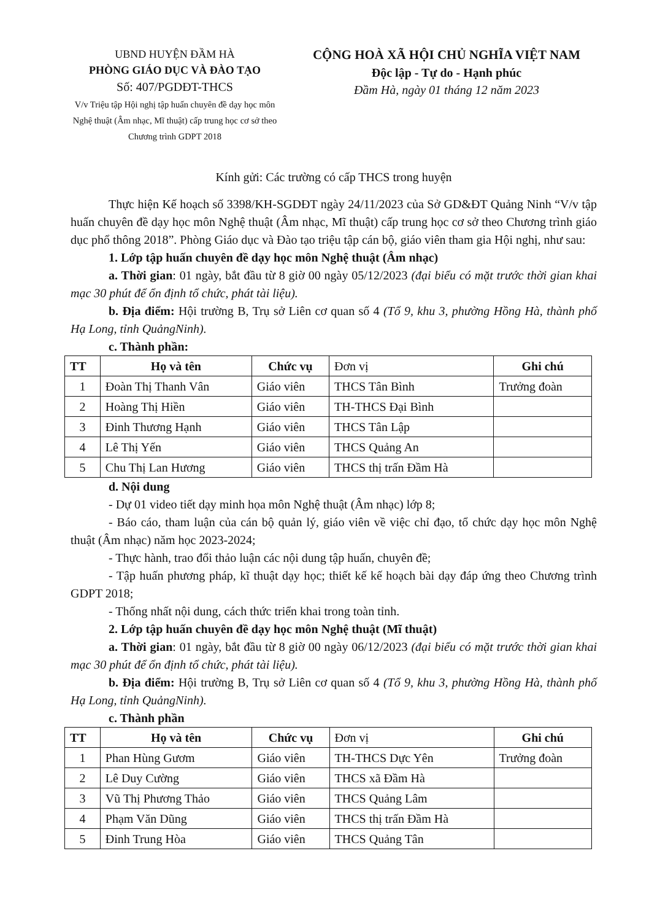UBND HUYỆN ĐẦM HÀ
PHÒNG GIÁO DỤC VÀ ĐÀO TẠO
Số: 407/PGDĐT-THCS
V/v Triệu tập Hội nghị tập huấn chuyên đề dạy học môn Nghệ thuật (Âm nhạc, Mĩ thuật) cấp trung học cơ sở theo Chương trình GDPT 2018
CỘNG HOÀ XÃ HỘI CHỦ NGHĨA VIỆT NAM
Độc lập - Tự do - Hạnh phúc
Đầm Hà, ngày 01 tháng 12 năm 2023
Kính gửi: Các trường có cấp THCS trong huyện
Thực hiện Kế hoạch số 3398/KH-SGDĐT ngày 24/11/2023 của Sở GD&ĐT Quảng Ninh “V/v tập huấn chuyên đề dạy học môn Nghệ thuật (Âm nhạc, Mĩ thuật) cấp trung học cơ sở theo Chương trình giáo dục phổ thông 2018”. Phòng Giáo dục và Đào tạo triệu tập cán bộ, giáo viên tham gia Hội nghị, như sau:
1. Lớp tập huấn chuyên đề dạy học môn Nghệ thuật (Âm nhạc)
a. Thời gian: 01 ngày, bắt đầu từ 8 giờ 00 ngày 05/12/2023 (đại biểu có mặt trước thời gian khai mạc 30 phút để ổn định tổ chức, phát tài liệu).
b. Địa điểm: Hội trường B, Trụ sở Liên cơ quan số 4 (Tổ 9, khu 3, phường Hồng Hà, thành phố Hạ Long, tỉnh QuảngNinh).
c. Thành phần:
| TT | Họ và tên | Chức vụ | Đơn vị | Ghi chú |
| --- | --- | --- | --- | --- |
| 1 | Đoàn Thị Thanh Vân | Giáo viên | THCS Tân Bình | Trưởng đoàn |
| 2 | Hoàng Thị Hiền | Giáo viên | TH-THCS Đại Bình | |
| 3 | Đinh Thương Hạnh | Giáo viên | THCS Tân Lập | |
| 4 | Lê Thị Yến | Giáo viên | THCS Quảng An | |
| 5 | Chu Thị Lan Hương | Giáo viên | THCS thị trấn Đầm Hà | |
d. Nội dung
- Dự 01 video tiết dạy minh họa môn Nghệ thuật (Âm nhạc) lớp 8;
- Báo cáo, tham luận của cán bộ quản lý, giáo viên về việc chỉ đạo, tổ chức dạy học môn Nghệ thuật (Âm nhạc) năm học 2023-2024;
- Thực hành, trao đổi thảo luận các nội dung tập huấn, chuyên đề;
- Tập huấn phương pháp, kĩ thuật dạy học; thiết kế kế hoạch bài dạy đáp ứng theo Chương trình GDPT 2018;
- Thống nhất nội dung, cách thức triển khai trong toàn tỉnh.
2. Lớp tập huấn chuyên đề dạy học môn Nghệ thuật (Mĩ thuật)
a. Thời gian: 01 ngày, bắt đầu từ 8 giờ 00 ngày 06/12/2023 (đại biểu có mặt trước thời gian khai mạc 30 phút để ổn định tổ chức, phát tài liệu).
b. Địa điểm: Hội trường B, Trụ sở Liên cơ quan số 4 (Tổ 9, khu 3, phường Hồng Hà, thành phố Hạ Long, tỉnh QuảngNinh).
c. Thành phần
| TT | Họ và tên | Chức vụ | Đơn vị | Ghi chú |
| --- | --- | --- | --- | --- |
| 1 | Phan Hùng Gươm | Giáo viên | TH-THCS Dực Yên | Trưởng đoàn |
| 2 | Lê Duy Cường | Giáo viên | THCS xã Đầm Hà | |
| 3 | Vũ Thị Phương Thảo | Giáo viên | THCS Quảng Lâm | |
| 4 | Phạm Văn Dũng | Giáo viên | THCS thị trấn Đầm Hà | |
| 5 | Đinh Trung Hòa | Giáo viên | THCS Quảng Tân | |